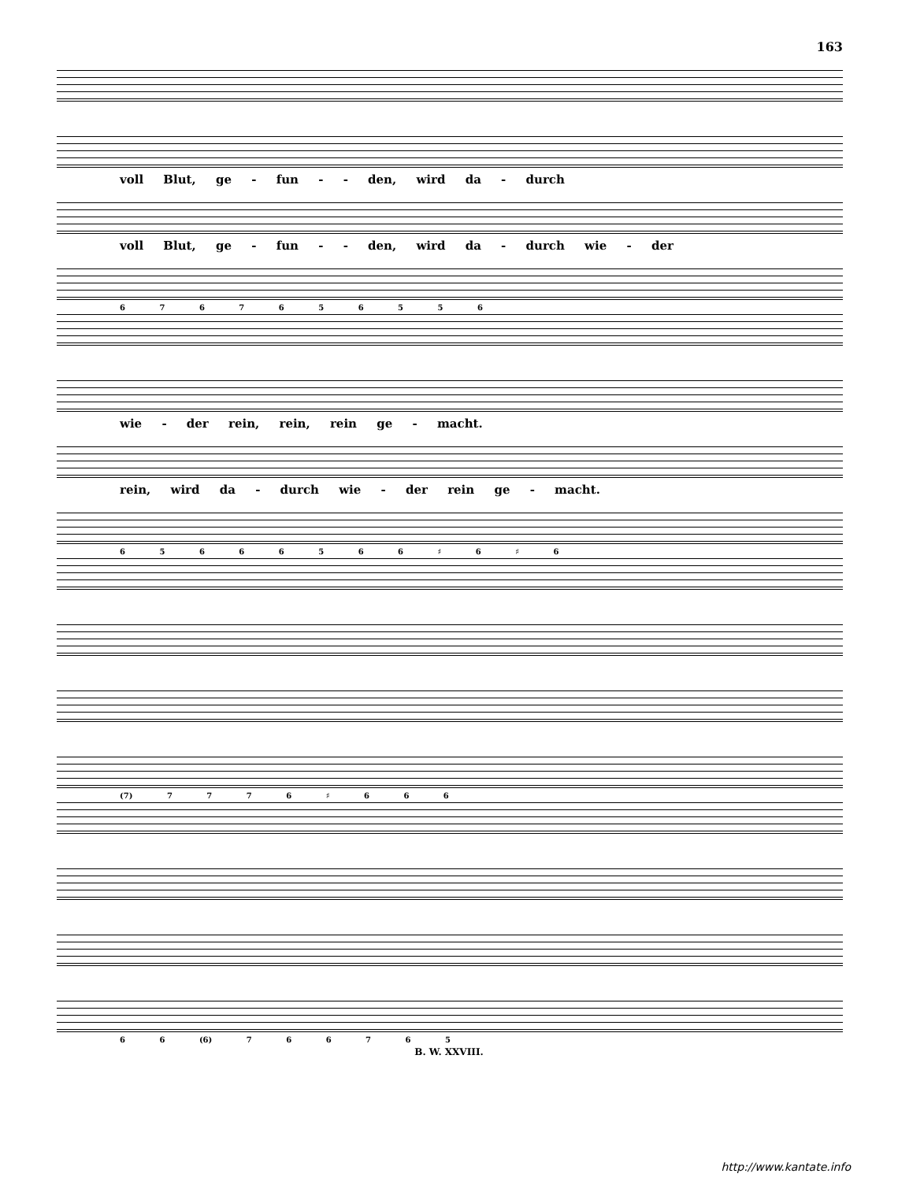163
voll Blut, ge - fun - - den, wird da - durch
voll Blut, ge - fun - - den, wird da - durch wie - der
6 7 6 7 6 5 6 5 5 6
wie - der rein, rein, rein ge - macht.
rein, wird da - durch wie - der rein ge - macht.
6 5 6 6 6 5 6 6 ♯ 6 ♯ 6
(7) 7 7 7 6 ♯ 6 6 6
6 6 (6) 7 6 6 7 6 5
B. W. XXVIII.
http://www.kantate.info